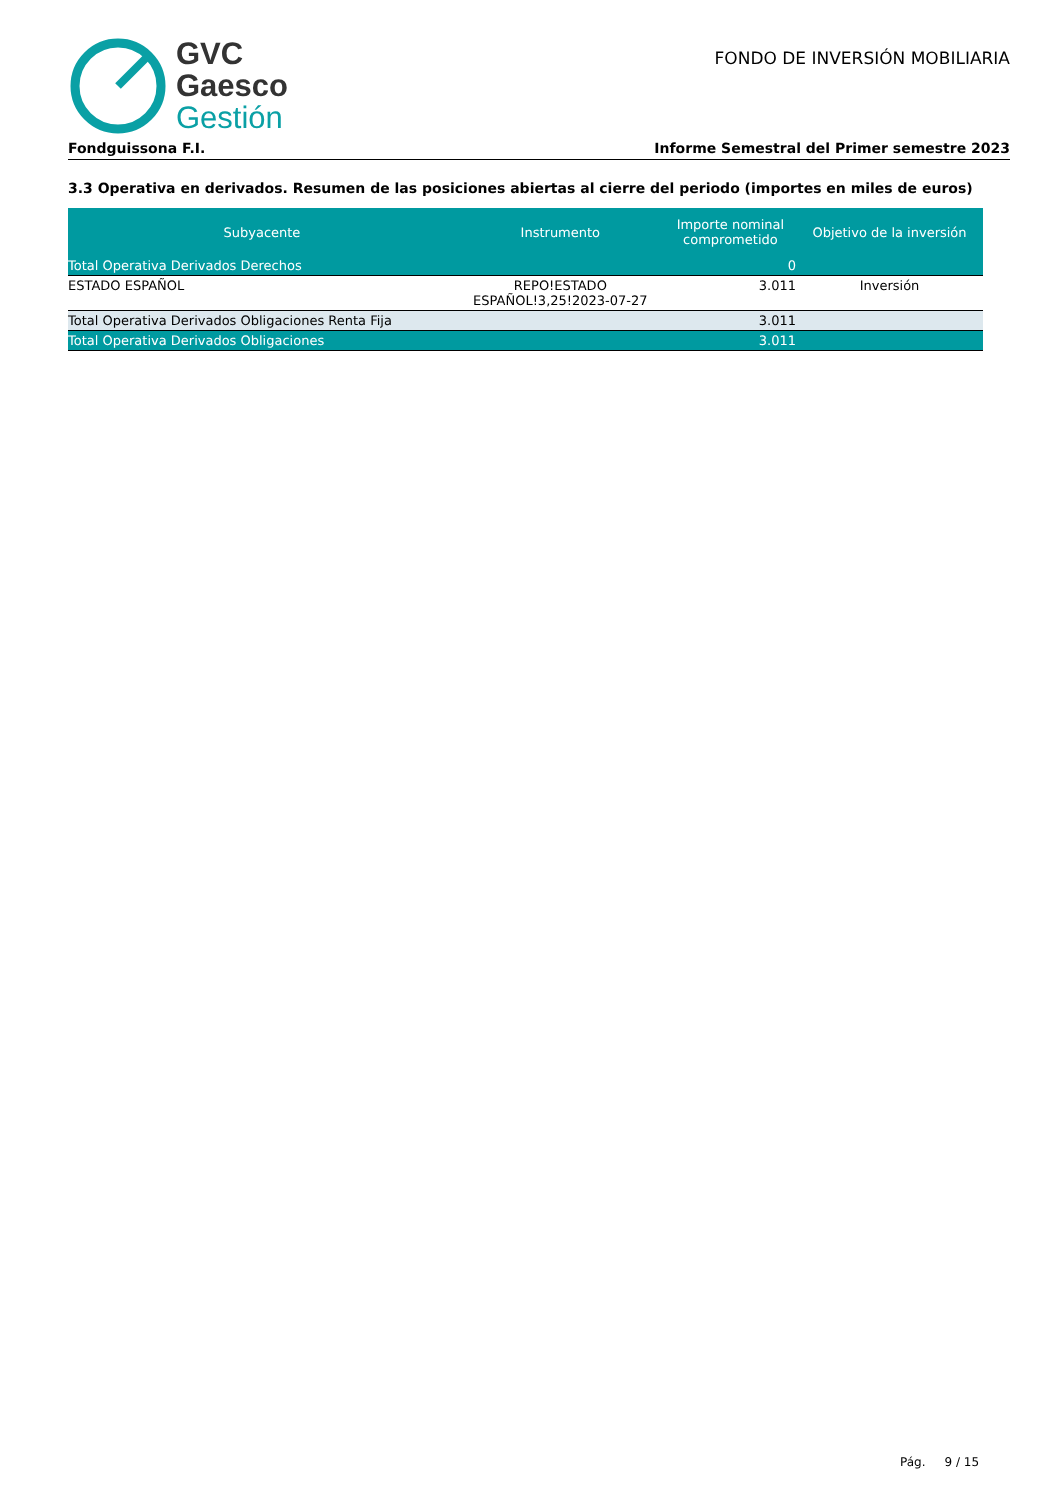GVC
Gaesco
Gestión
FONDO DE INVERSIÓN MOBILIARIA
Fondguissona F.I. Informe Semestral del Primer semestre 2023
3.3 Operativa en derivados. Resumen de las posiciones abiertas al cierre del periodo (importes en miles de euros)
| Subyacente | Instrumento | Importe nominal comprometido | Objetivo de la inversión |
| --- | --- | --- | --- |
| Total Operativa Derivados Derechos | | 0 | |
| ESTADO ESPAÑOL | REPO!ESTADO ESPAÑOL!3,25!2023-07-27 | 3.011 | Inversión |
| Total Operativa Derivados Obligaciones Renta Fija | | 3.011 | |
| Total Operativa Derivados Obligaciones | | 3.011 | |
Pág. 9 / 15